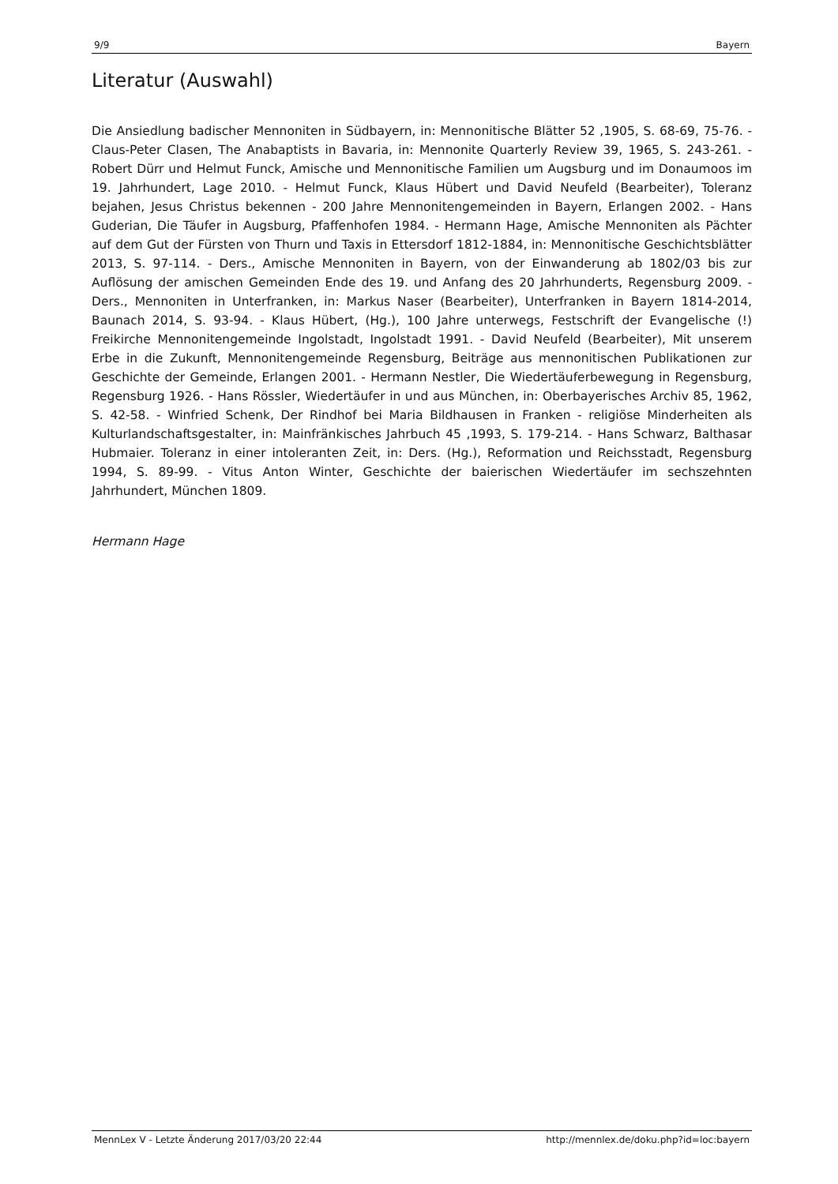9/9 Bayern
Literatur (Auswahl)
Die Ansiedlung badischer Mennoniten in Südbayern, in: Mennonitische Blätter 52 ,1905, S. 68-69, 75-76. - Claus-Peter Clasen, The Anabaptists in Bavaria, in: Mennonite Quarterly Review 39, 1965, S. 243-261. - Robert Dürr und Helmut Funck, Amische und Mennonitische Familien um Augsburg und im Donaumoos im 19. Jahrhundert, Lage 2010. - Helmut Funck, Klaus Hübert und David Neufeld (Bearbeiter), Toleranz bejahen, Jesus Christus bekennen - 200 Jahre Mennonitengemeinden in Bayern, Erlangen 2002. - Hans Guderian, Die Täufer in Augsburg, Pfaffenhofen 1984. - Hermann Hage, Amische Mennoniten als Pächter auf dem Gut der Fürsten von Thurn und Taxis in Ettersdorf 1812-1884, in: Mennonitische Geschichtsblätter 2013, S. 97-114. - Ders., Amische Mennoniten in Bayern, von der Einwanderung ab 1802/03 bis zur Auflösung der amischen Gemeinden Ende des 19. und Anfang des 20 Jahrhunderts, Regensburg 2009. - Ders., Mennoniten in Unterfranken, in: Markus Naser (Bearbeiter), Unterfranken in Bayern 1814-2014, Baunach 2014, S. 93-94. - Klaus Hübert, (Hg.), 100 Jahre unterwegs, Festschrift der Evangelische (!) Freikirche Mennonitengemeinde Ingolstadt, Ingolstadt 1991. - David Neufeld (Bearbeiter), Mit unserem Erbe in die Zukunft, Mennonitengemeinde Regensburg, Beiträge aus mennonitischen Publikationen zur Geschichte der Gemeinde, Erlangen 2001. - Hermann Nestler, Die Wiedertäuferbewegung in Regensburg, Regensburg 1926. - Hans Rössler, Wiedertäufer in und aus München, in: Oberbayerisches Archiv 85, 1962, S. 42-58. - Winfried Schenk, Der Rindhof bei Maria Bildhausen in Franken - religiöse Minderheiten als Kulturlandschaftsgestalter, in: Mainfränkisches Jahrbuch 45 ,1993, S. 179-214. - Hans Schwarz, Balthasar Hubmaier. Toleranz in einer intoleranten Zeit, in: Ders. (Hg.), Reformation und Reichsstadt, Regensburg 1994, S. 89-99. - Vitus Anton Winter, Geschichte der baierischen Wiedertäufer im sechszehnten Jahrhundert, München 1809.
Hermann Hage
MennLex V - Letzte Änderung 2017/03/20 22:44 http://mennlex.de/doku.php?id=loc:bayern